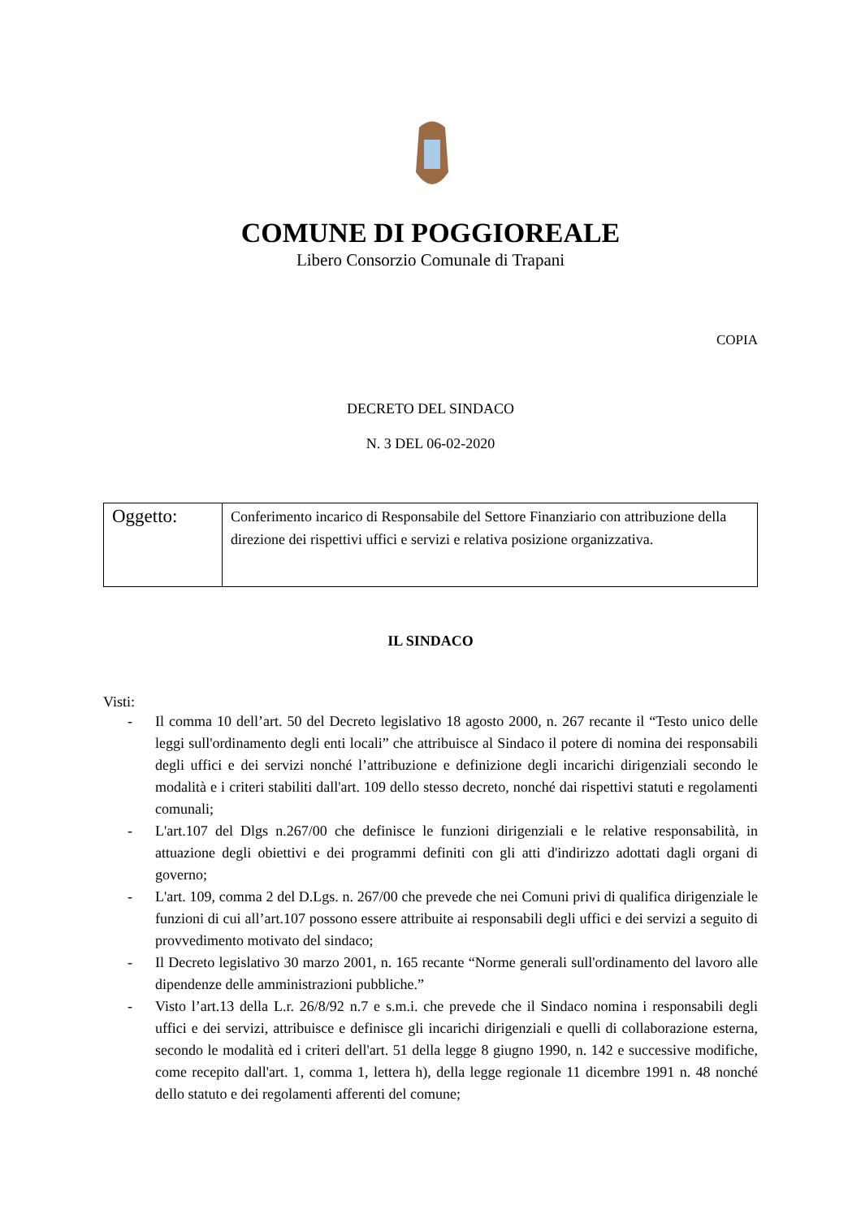COMUNE DI POGGIOREALE
Libero Consorzio Comunale di Trapani
COPIA
DECRETO DEL SINDACO
N. 3 DEL 06-02-2020
| Oggetto: | Conferimento incarico di Responsabile del Settore Finanziario con attribuzione della direzione dei rispettivi uffici e servizi e relativa posizione organizzativa. |
IL SINDACO
Visti:
- Il comma 10 dell’art. 50 del Decreto legislativo 18 agosto 2000, n. 267 recante il “Testo unico delle leggi sull'ordinamento degli enti locali” che attribuisce al Sindaco il potere di nomina dei responsabili degli uffici e dei servizi nonché l’attribuzione e definizione degli incarichi dirigenziali secondo le modalità e i criteri stabiliti dall'art. 109 dello stesso decreto, nonché dai rispettivi statuti e regolamenti comunali;
- L'art.107 del Dlgs n.267/00 che definisce le funzioni dirigenziali e le relative responsabilità, in attuazione degli obiettivi e dei programmi definiti con gli atti d'indirizzo adottati dagli organi di governo;
- L'art. 109, comma 2 del D.Lgs. n. 267/00 che prevede che nei Comuni privi di qualifica dirigenziale le funzioni di cui all’art.107 possono essere attribuite ai responsabili degli uffici e dei servizi a seguito di provvedimento motivato del sindaco;
- Il Decreto legislativo 30 marzo 2001, n. 165 recante “Norme generali sull'ordinamento del lavoro alle dipendenze delle amministrazioni pubbliche.”
- Visto l’art.13 della L.r. 26/8/92 n.7 e s.m.i. che prevede che il Sindaco nomina i responsabili degli uffici e dei servizi, attribuisce e definisce gli incarichi dirigenziali e quelli di collaborazione esterna, secondo le modalità ed i criteri dell'art. 51 della legge 8 giugno 1990, n. 142 e successive modifiche, come recepito dall'art. 1, comma 1, lettera h), della legge regionale 11 dicembre 1991 n. 48 nonché dello statuto e dei regolamenti afferenti del comune;